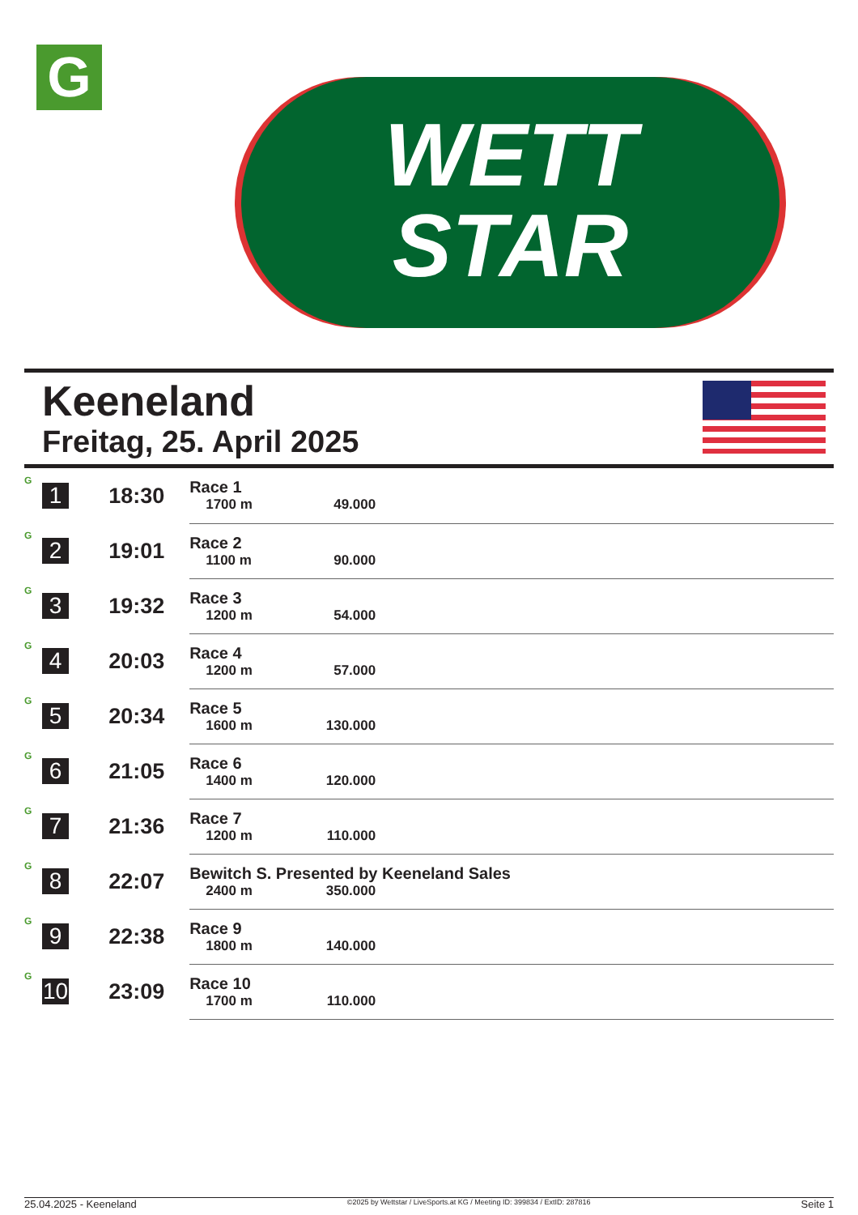G
WETT
STAR
Keeneland
Freitag, 25. April 2025
| G | 1 | 18:30 | Race 1 1700 m 49.000 |
| G | 2 | 19:01 | Race 2 1100 m 90.000 |
| G | 3 | 19:32 | Race 3 1200 m 54.000 |
| G | 4 | 20:03 | Race 4 1200 m 57.000 |
| G | 5 | 20:34 | Race 5 1600 m 130.000 |
| G | 6 | 21:05 | Race 6 1400 m 120.000 |
| G | 7 | 21:36 | Race 7 1200 m 110.000 |
| G | 8 | 22:07 | Bewitch S. Presented by Keeneland Sales 2400 m 350.000 |
| G | 9 | 22:38 | Race 9 1800 m 140.000 |
| G | 10 | 23:09 | Race 10 1700 m 110.000 |
25.04.2025 - Keeneland ©2025 by Wettstar / LiveSports.at KG / Meeting ID: 399834 / ExtID: 287816 Seite 1